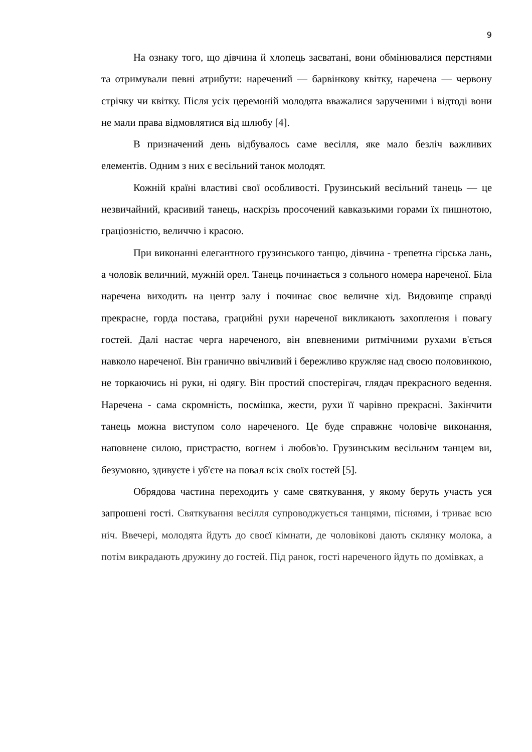9
На ознаку того, що дівчина й хлопець засватані, вони обмінювалися перстнями та отримували певні атрибути: наречений — барвінкову квітку, наречена — червону стрічку чи квітку. Після усіх церемоній молодята вважалися зарученими і відтоді вони не мали права відмовлятися від шлюбу [4].
В призначений день відбувалось саме весілля, яке мало безліч важливих елементів. Одним з них є весільний танок молодят.
Кожній країні властиві свої особливості. Грузинський весільний танець — це незвичайний, красивий танець, наскрізь просочений кавказькими горами їх пишнотою, граціозністю, величчю і красою.
При виконанні елегантного грузинського танцю, дівчина - трепетна гірська лань, а чоловік величний, мужній орел. Танець починається з сольного номера нареченої. Біла наречена виходить на центр залу і починає своє величне хід. Видовище справді прекрасне, горда постава, грацийні рухи нареченої викликають захоплення і повагу гостей. Далі настає черга нареченого, він впевненими ритмічними рухами в'ється навколо нареченої. Він гранично ввічливий і бережливо кружляє над своєю половинкою, не торкаючись ні руки, ні одягу. Він простий спостерігач, глядач прекрасного ведення. Наречена - сама скромність, посмішка, жести, рухи її чарівно прекрасні. Закінчити танець можна виступом соло нареченого. Це буде справжнє чоловіче виконання, наповнене силою, пристрастю, вогнем і любов'ю. Грузинським весільним танцем ви, безумовно, здивуєте і уб'єте на повал всіх своїх гостей [5].
Обрядова частина переходить у саме святкування, у якому беруть участь уся запрошені гості. Святкування весілля супроводжується танцями, піснями, і триває всю ніч. Ввечері, молодята йдуть до своєї кімнати, де чоловікові дають склянку молока, а потім викрадають дружину до гостей. Під ранок, гості нареченого йдуть по домівках, а